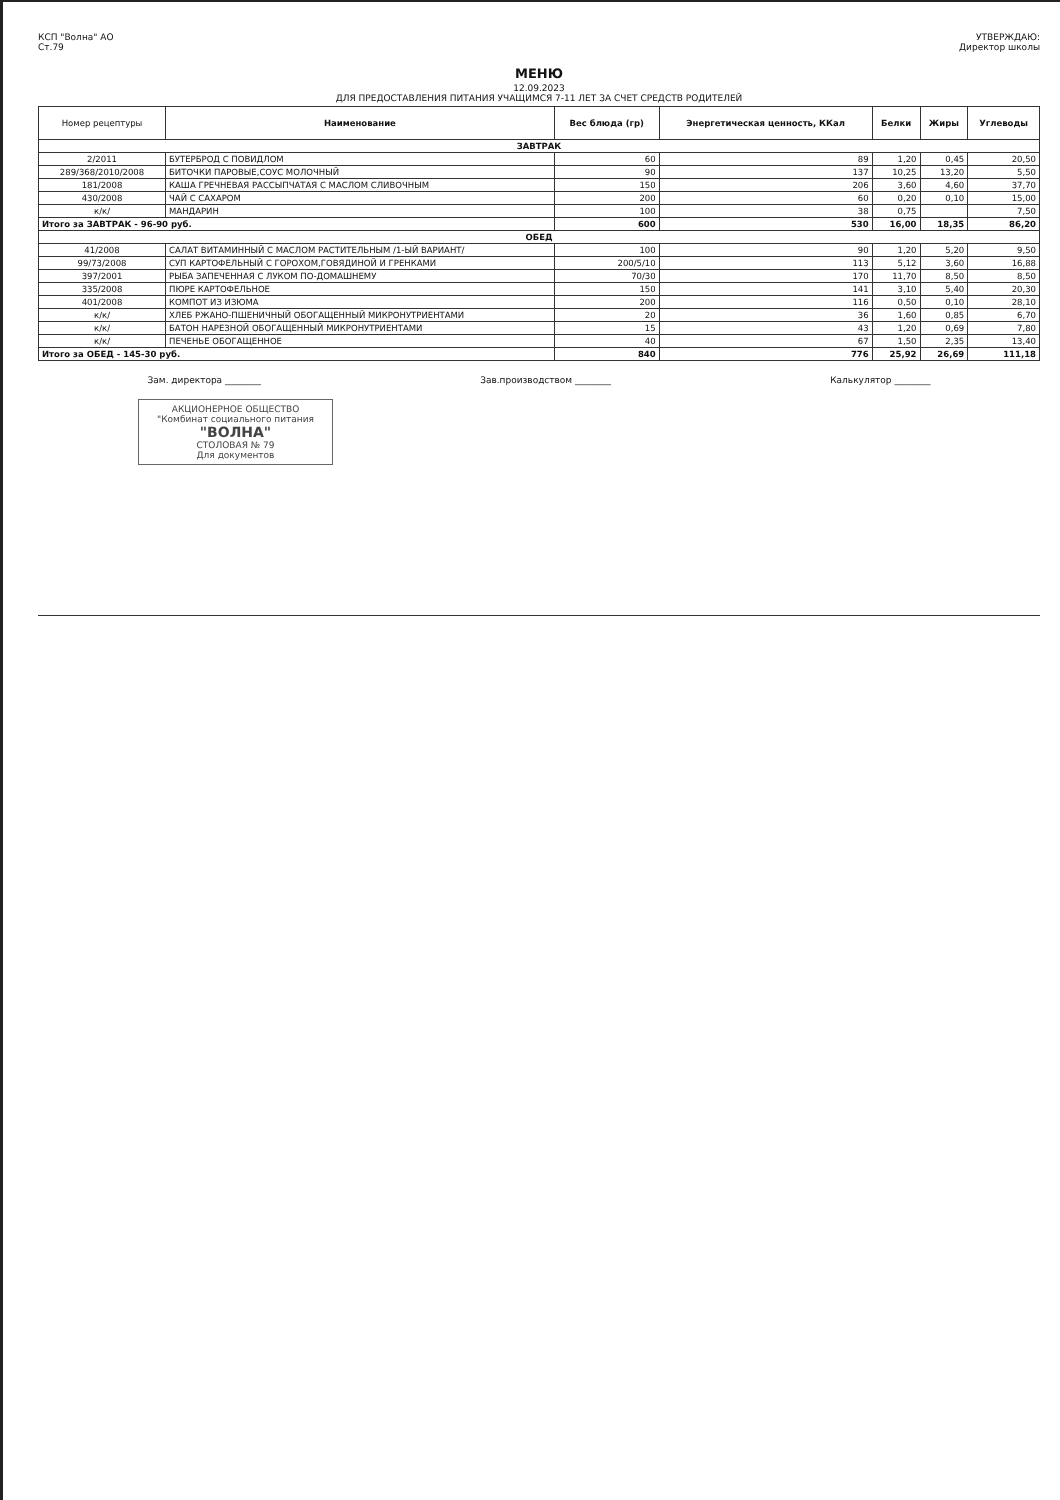КСП "Волна" АО
Ст.79
УТВЕРЖДАЮ:
Директор школы
МЕНЮ
12.09.2023
ДЛЯ ПРЕДОСТАВЛЕНИЯ ПИТАНИЯ УЧАЩИМСЯ 7-11 ЛЕТ ЗА СЧЕТ СРЕДСТВ РОДИТЕЛЕЙ
| Номер рецептуры | Наименование | Вес блюда (гр) | Энергетическая ценность, ККал | Белки | Жиры | Углеводы |
| --- | --- | --- | --- | --- | --- | --- |
| ЗАВТРАК | | | | | | |
| 2/2011 | БУТЕРБРОД С ПОВИДЛОМ | 60 | 89 | 1,20 | 0,45 | 20,50 |
| 289/368/2010/2008 | БИТОЧКИ ПАРОВЫЕ,СОУС МОЛОЧНЫЙ | 90 | 137 | 10,25 | 13,20 | 5,50 |
| 181/2008 | КАША ГРЕЧНЕВАЯ РАССЫПЧАТАЯ С МАСЛОМ СЛИВОЧНЫМ | 150 | 206 | 3,60 | 4,60 | 37,70 |
| 430/2008 | ЧАЙ С САХАРОМ | 200 | 60 | 0,20 | 0,10 | 15,00 |
| к/к/ | МАНДАРИН | 100 | 38 | 0,75 | | 7,50 |
| Итого за ЗАВТРАК - 96-90 руб. | | 600 | 530 | 16,00 | 18,35 | 86,20 |
| ОБЕД | | | | | | |
| 41/2008 | САЛАТ ВИТАМИННЫЙ С МАСЛОМ РАСТИТЕЛЬНЫМ /1-ЫЙ ВАРИАНТ/ | 100 | 90 | 1,20 | 5,20 | 9,50 |
| 99/73/2008 | СУП КАРТОФЕЛЬНЫЙ С ГОРОХОМ,ГОВЯДИНОЙ И ГРЕНКАМИ | 200/5/10 | 113 | 5,12 | 3,60 | 16,88 |
| 397/2001 | РЫБА ЗАПЕЧЕННАЯ С ЛУКОМ ПО-ДОМАШНЕМУ | 70/30 | 170 | 11,70 | 8,50 | 8,50 |
| 335/2008 | ПЮРЕ КАРТОФЕЛЬНОЕ | 150 | 141 | 3,10 | 5,40 | 20,30 |
| 401/2008 | КОМПОТ ИЗ ИЗЮМА | 200 | 116 | 0,50 | 0,10 | 28,10 |
| к/к/ | ХЛЕБ РЖАНО-ПШЕНИЧНЫЙ ОБОГАЩЕННЫЙ МИКРОНУТРИЕНТАМИ | 20 | 36 | 1,60 | 0,85 | 6,70 |
| к/к/ | БАТОН НАРЕЗНОЙ ОБОГАЩЕННЫЙ МИКРОНУТРИЕНТАМИ | 15 | 43 | 1,20 | 0,69 | 7,80 |
| к/к/ | ПЕЧЕНЬЕ ОБОГАЩЕННОЕ | 40 | 67 | 1,50 | 2,35 | 13,40 |
| Итого за ОБЕД - 145-30 руб. | | 840 | 776 | 25,92 | 26,69 | 111,18 |
Зам. директора ________ Зав.производством ________ Калькулятор ________
АКЦИОНЕРНОЕ ОБЩЕСТВО
"Комбинат социального питания
"ВОЛНА"
СТОЛОВАЯ № 79
Для документов